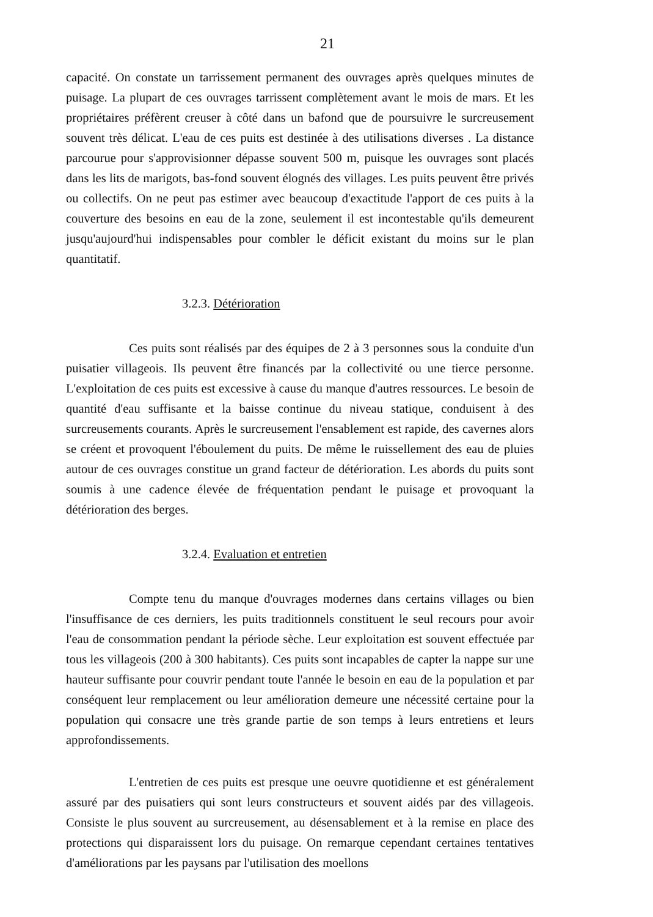21
capacité. On constate un tarrissement permanent des ouvrages après quelques minutes de puisage. La plupart de ces ouvrages tarrissent complètement avant le mois de mars. Et les propriétaires préfèrent creuser à côté dans un bafond que de poursuivre le surcreusement souvent très délicat. L'eau de ces puits est destinée à des utilisations diverses . La distance parcourue pour s'approvisionner dépasse souvent 500 m, puisque les ouvrages sont placés dans les lits de marigots, bas-fond souvent élognés des villages. Les puits peuvent être privés ou collectifs. On ne peut pas estimer avec beaucoup d'exactitude l'apport de ces puits à la couverture des besoins en eau de la zone, seulement il est incontestable qu'ils demeurent jusqu'aujourd'hui indispensables pour combler le déficit existant du moins sur le plan quantitatif.
3.2.3. Détérioration
Ces puits sont réalisés par des équipes de 2 à 3 personnes sous la conduite d'un puisatier villageois. Ils peuvent être financés par la collectivité ou une tierce personne. L'exploitation de ces puits est excessive à cause du manque d'autres ressources. Le besoin de quantité d'eau suffisante et la baisse continue du niveau statique, conduisent à des surcreusements courants. Après le surcreusement l'ensablement est rapide, des cavernes alors se créent et provoquent l'éboulement du puits. De même le ruissellement des eau de pluies autour de ces ouvrages constitue un grand facteur de détérioration. Les abords du puits sont soumis à une cadence élevée de fréquentation pendant le puisage et provoquant la détérioration des berges.
3.2.4. Evaluation et entretien
Compte tenu du manque d'ouvrages modernes dans certains villages ou bien l'insuffisance de ces derniers, les puits traditionnels constituent le seul recours pour avoir l'eau de consommation pendant la période sèche. Leur exploitation est souvent effectuée par tous les villageois (200 à 300 habitants). Ces puits sont incapables de capter la nappe sur une hauteur suffisante pour couvrir pendant toute l'année le besoin en eau de la population et par conséquent leur remplacement ou leur amélioration demeure une nécessité certaine pour la population qui consacre une très grande partie de son temps à leurs entretiens et leurs approfondissements.
L'entretien de ces puits est presque une oeuvre quotidienne et est généralement assuré par des puisatiers qui sont leurs constructeurs et souvent aidés par des villageois. Consiste le plus souvent au surcreusement, au désensablement et à la remise en place des protections qui disparaissent lors du puisage. On remarque cependant certaines tentatives d'améliorations par les paysans par l'utilisation des moellons